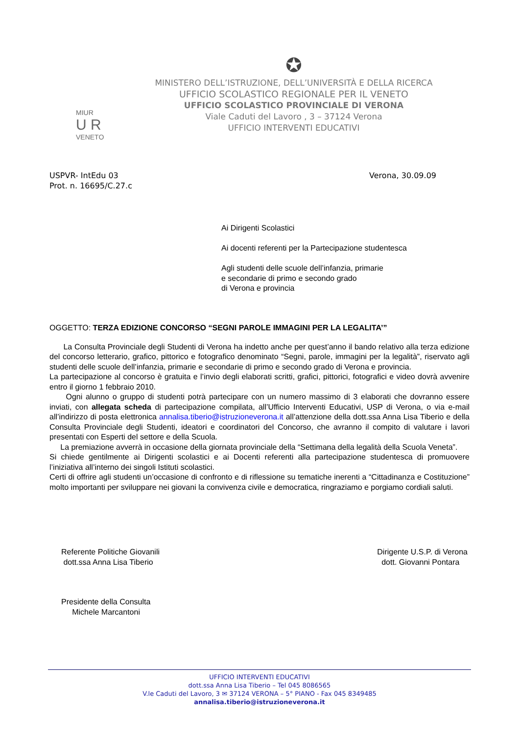✪
MINISTERO DELL’ISTRUZIONE, DELL’UNIVERSITÀ E DELLA RICERCA
UFFICIO SCOLASTICO REGIONALE PER IL VENETO
UFFICIO SCOLASTICO PROVINCIALE DI VERONA
Viale Caduti del Lavoro , 3 – 37124 Verona
UFFICIO INTERVENTI EDUCATIVI
MIUR
U R
VENETO
USPVR- IntEdu 03
Prot. n. 16695/C.27.c
Verona, 30.09.09
Ai Dirigenti Scolastici
Ai docenti referenti per la Partecipazione studentesca
Agli studenti delle scuole dell’infanzia, primarie
e secondarie di primo e secondo grado
di Verona e provincia
OGGETTO: TERZA EDIZIONE CONCORSO “SEGNI PAROLE IMMAGINI PER LA LEGALITA’”
La Consulta Provinciale degli Studenti di Verona ha indetto anche per quest’anno il bando relativo alla terza edizione del concorso letterario, grafico, pittorico e fotografico denominato “Segni, parole, immagini per la legalità”, riservato agli studenti delle scuole dell’infanzia, primarie e secondarie di primo e secondo grado di Verona e provincia.
La partecipazione al concorso è gratuita e l’invio degli elaborati scritti, grafici, pittorici, fotografici e video dovrà avvenire entro il giorno 1 febbraio 2010.
Ogni alunno o gruppo di studenti potrà partecipare con un numero massimo di 3 elaborati che dovranno essere inviati, con allegata scheda di partecipazione compilata, all’Ufficio Interventi Educativi, USP di Verona, o via e-mail all’indirizzo di posta elettronica annalisa.tiberio@istruzioneverona.it all’attenzione della dott.ssa Anna Lisa Tiberio e della Consulta Provinciale degli Studenti, ideatori e coordinatori del Concorso, che avranno il compito di valutare i lavori presentati con Esperti del settore e della Scuola.
La premiazione avverrà in occasione della giornata provinciale della “Settimana della legalità della Scuola Veneta”.
Si chiede gentilmente ai Dirigenti scolastici e ai Docenti referenti alla partecipazione studentesca di promuovere l’iniziativa all’interno dei singoli Istituti scolastici.
Certi di offrire agli studenti un’occasione di confronto e di riflessione su tematiche inerenti a “Cittadinanza e Costituzione” molto importanti per sviluppare nei giovani la convivenza civile e democratica, ringraziamo e porgiamo cordiali saluti.
Referente Politiche Giovanili
dott.ssa Anna Lisa Tiberio
Dirigente U.S.P. di Verona
dott. Giovanni Pontara
Presidente della Consulta
Michele Marcantoni
UFFICIO INTERVENTI EDUCATIVI
dott.ssa Anna Lisa Tiberio – Tel 045 8086565
V.le Caduti del Lavoro, 3 ✉ 37124 VERONA – 5° PIANO - Fax 045 8349485
annalisa.tiberio@istruzioneverona.it